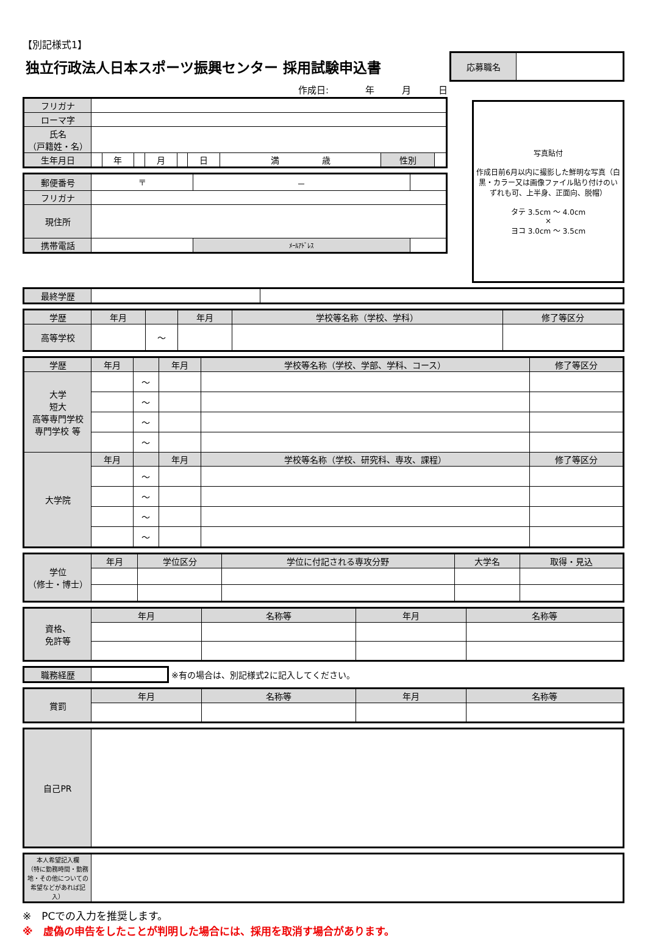【別記様式1】
独立行政法人日本スポーツ振興センター 採用試験申込書
| 応募職名 | |
作成日:　　　　年　　　月　　　日
| フリガナ | | | | | | | | | |
| ローマ字 | | | | | | | | | |
| 氏名 （戸籍姓・名） | | | | | | | | | |
| 生年月日 | | 年 | | 月 | | 日 | 満 歳 | 性別 | |
| 郵便番号 | 〒 | － | |
| フリガナ | | | |
| 現住所 | | | |
| 携帯電話 | | ﾒｰﾙｱﾄﾞﾚｽ | |
| 写真貼付 作成日前6月以内に撮影した鮮明な写真（白黒・カラー又は画像ファイル貼り付けのいずれも可、上半身、正面向、脱帽） タテ 3.5cm ～ 4.0cm × ヨコ 3.0cm ～ 3.5cm |
| 最終学歴 | | |
| 学歴 | 年月 | | 年月 | 学校等名称（学校、学科） | 修了等区分 |
| --- | --- | --- | --- | --- | --- |
| 高等学校 | | ～ | | | |
| 学歴 | 年月 | | 年月 | 学校等名称（学校、学部、学科、コース） | 修了等区分 |
| --- | --- | --- | --- | --- | --- |
| 大学 短大 高等専門学校 専門学校 等 | | ～ | | | |
| | | ～ | | | |
| | | ～ | | | |
| | | ～ | | | |
| 大学院 | 年月 | | 年月 | 学校等名称（学校、研究科、専攻、課程） | 修了等区分 |
| | | ～ | | | |
| | | ～ | | | |
| | | ～ | | | |
| | | ～ | | | |
| 学位 （修士・博士） | 年月 | 学位区分 | 学位に付記される専攻分野 | 大学名 | 取得・見込 |
| --- | --- | --- | --- | --- | --- |
| 資格、 免許等 | 年月 | 名称等 | 年月 | 名称等 |
| --- | --- | --- | --- | --- |
| 職務経歴 | |
※有の場合は、別記様式2に記入してください。
| 賞罰 | 年月 | 名称等 | 年月 | 名称等 |
| --- | --- | --- | --- | --- |
| 自己PR | |
| 本人希望記入欄 （特に勤務時間・勤務地・その他についての希望などがあれば記入） | |
※　PCでの入力を推奨します。
※　虚偽の申告をしたことが判明した場合には、採用を取消す場合があります。